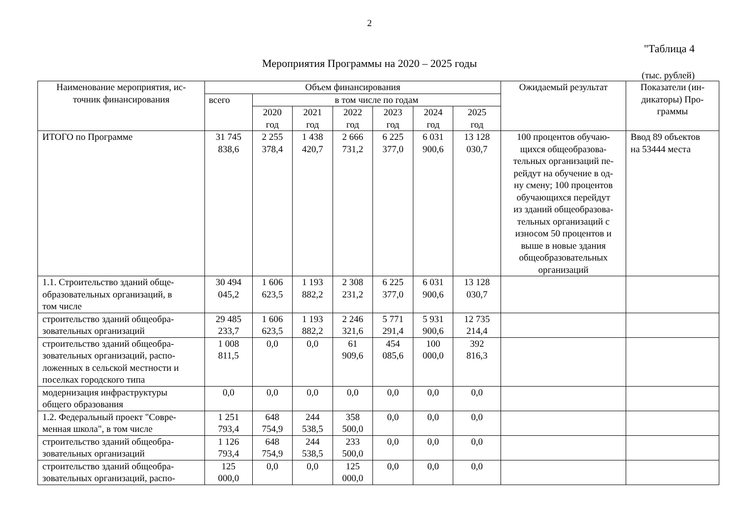2
"Таблица 4
Мероприятия Программы на 2020 – 2025 годы
(тыс. рублей)
| Наименование мероприятия, ис- точник финансирования | Объем финансирования | | | | | | | Ожидаемый результат | Показатели (ин- дикаторы) Про- граммы |
| --- | --- | --- | --- | --- | --- | --- | --- | --- | --- |
| | всего | в том числе по годам | | | | | | | |
| | | 2020 год | 2021 год | 2022 год | 2023 год | 2024 год | 2025 год | | |
| ИТОГО по Программе | 31 745 838,6 | 2 255 378,4 | 1 438 420,7 | 2 666 731,2 | 6 225 377,0 | 6 031 900,6 | 13 128 030,7 | 100 процентов обучаю- щихся общеобразова- тельных организаций пе- рейдут на обучение в од- ну смену; 100 процентов обучающихся перейдут из зданий общеобразова- тельных организаций с износом 50 процентов и выше в новые здания общеобразовательных организаций | Ввод 89 объектов на 53444 места |
| 1.1. Строительство зданий обще- образовательных организаций, в том числе | 30 494 045,2 | 1 606 623,5 | 1 193 882,2 | 2 308 231,2 | 6 225 377,0 | 6 031 900,6 | 13 128 030,7 | | |
| строительство зданий общеобра- зовательных организаций | 29 485 233,7 | 1 606 623,5 | 1 193 882,2 | 2 246 321,6 | 5 771 291,4 | 5 931 900,6 | 12 735 214,4 | | |
| строительство зданий общеобра- зовательных организаций, распо- ложенных в сельской местности и поселках городского типа | 1 008 811,5 | 0,0 | 0,0 | 61 909,6 | 454 085,6 | 100 000,0 | 392 816,3 | | |
| модернизация инфраструктуры общего образования | 0,0 | 0,0 | 0,0 | 0,0 | 0,0 | 0,0 | 0,0 | | |
| 1.2. Федеральный проект "Совре- менная школа", в том числе | 1 251 793,4 | 648 754,9 | 244 538,5 | 358 500,0 | 0,0 | 0,0 | 0,0 | | |
| строительство зданий общеобра- зовательных организаций | 1 126 793,4 | 648 754,9 | 244 538,5 | 233 500,0 | 0,0 | 0,0 | 0,0 | | |
| строительство зданий общеобра- зовательных организаций, распо- | 125 000,0 | 0,0 | 0,0 | 125 000,0 | 0,0 | 0,0 | 0,0 | | |